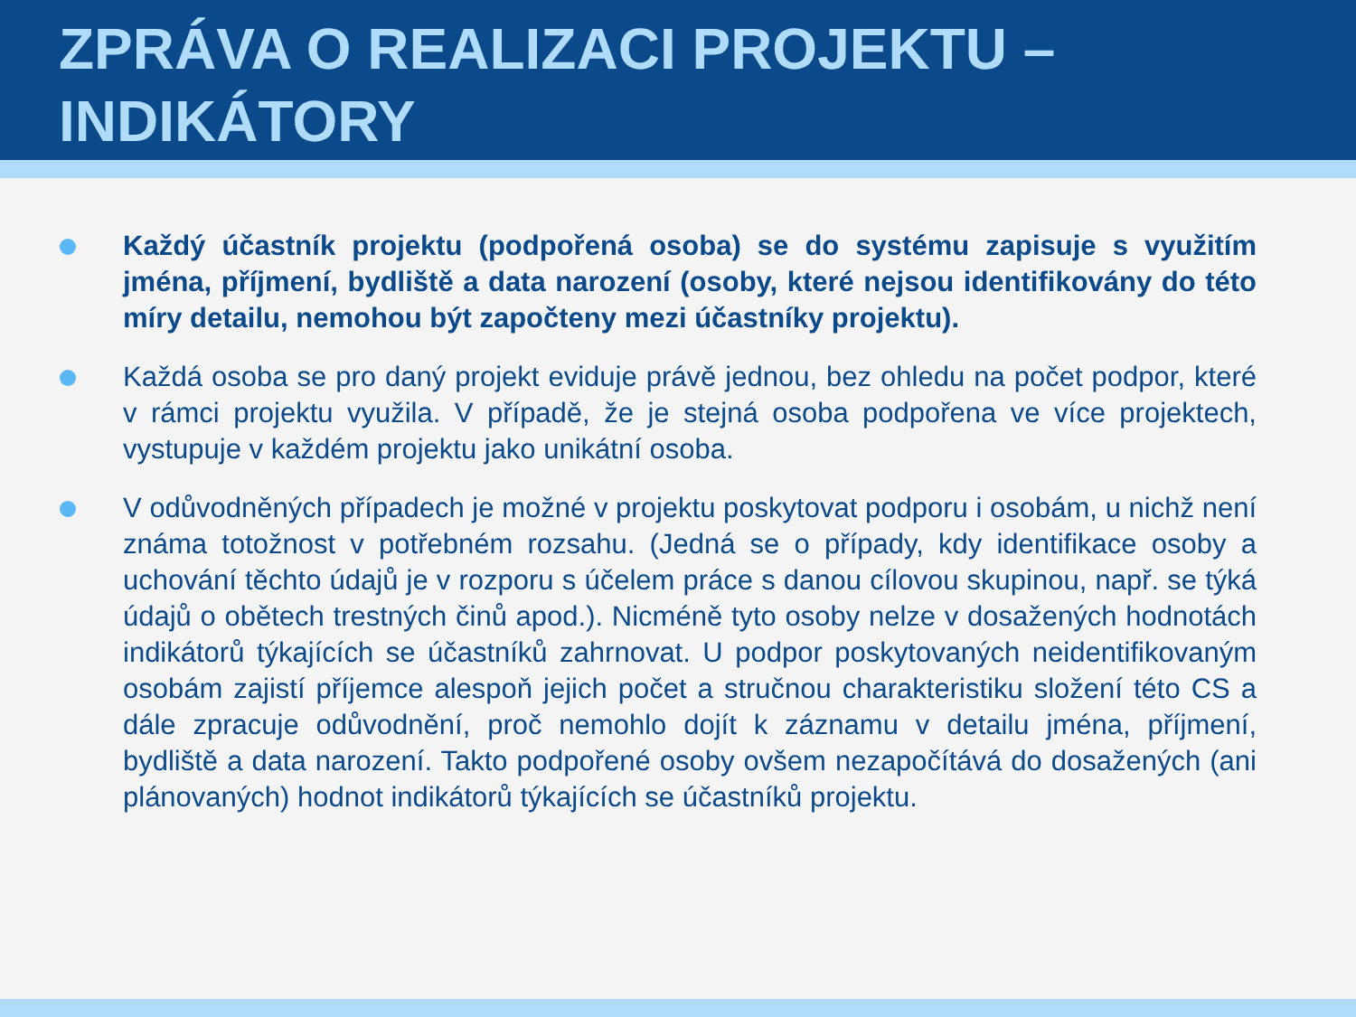ZPRÁVA O REALIZACI PROJEKTU –
INDIKÁTORY
Každý účastník projektu (podpořená osoba) se do systému zapisuje s využitím jména, příjmení, bydliště a data narození (osoby, které nejsou identifikovány do této míry detailu, nemohou být započteny mezi účastníky projektu).
Každá osoba se pro daný projekt eviduje právě jednou, bez ohledu na počet podpor, které v rámci projektu využila. V případě, že je stejná osoba podpořena ve více projektech, vystupuje v každém projektu jako unikátní osoba.
V odůvodněných případech je možné v projektu poskytovat podporu i osobám, u nichž není známa totožnost v potřebném rozsahu. (Jedná se o případy, kdy identifikace osoby a uchování těchto údajů je v rozporu s účelem práce s danou cílovou skupinou, např. se týká údajů o obětech trestných činů apod.). Nicméně tyto osoby nelze v dosažených hodnotách indikátorů týkajících se účastníků zahrnovat. U podpor poskytovaných neidentifikovaným osobám zajistí příjemce alespoň jejich počet a stručnou charakteristiku složení této CS a dále zpracuje odůvodnění, proč nemohlo dojít k záznamu v detailu jména, příjmení, bydliště a data narození. Takto podpořené osoby ovšem nezapočítává do dosažených (ani plánovaných) hodnot indikátorů týkajících se účastníků projektu.